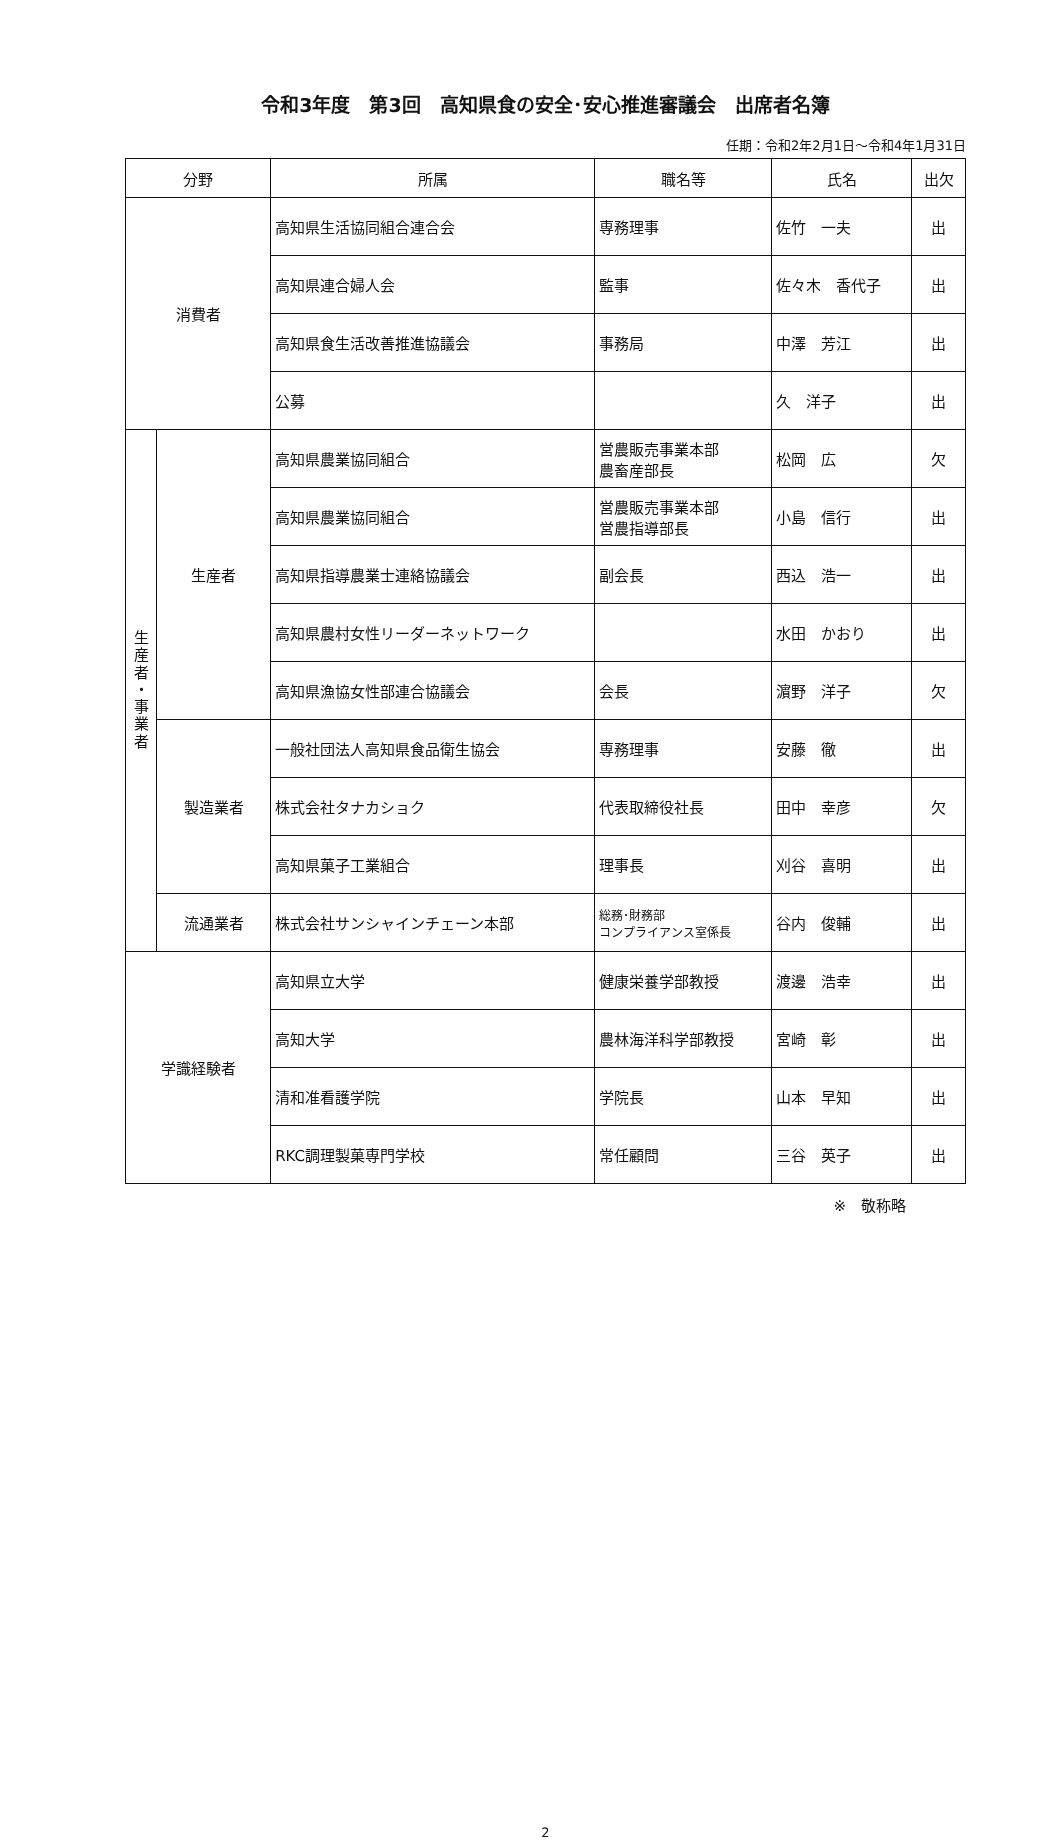令和3年度　第3回　高知県食の安全･安心推進審議会　出席者名簿
任期：令和2年2月1日～令和4年1月31日
| 分野 | | 所属 | 職名等 | 氏名 | 出欠 |
| --- | --- | --- | --- | --- | --- |
| 消費者 | | 高知県生活協同組合連合会 | 専務理事 | 佐竹 一夫 | 出 |
| | | 高知県連合婦人会 | 監事 | 佐々木 香代子 | 出 |
| | | 高知県食生活改善推進協議会 | 事務局 | 中澤 芳江 | 出 |
| | | 公募 | | 久 洋子 | 出 |
| 生 産 者 ・ 事 業 者 | 生産者 | 高知県農業協同組合 | 営農販売事業本部 農畜産部長 | 松岡 広 | 欠 |
| | | 高知県農業協同組合 | 営農販売事業本部 営農指導部長 | 小島 信行 | 出 |
| | | 高知県指導農業士連絡協議会 | 副会長 | 西込 浩一 | 出 |
| | | 高知県農村女性リーダーネットワーク | | 水田 かおり | 出 |
| | | 高知県漁協女性部連合協議会 | 会長 | 濵野 洋子 | 欠 |
| | 製造業者 | 一般社団法人高知県食品衛生協会 | 専務理事 | 安藤 徹 | 出 |
| | | 株式会社タナカショク | 代表取締役社長 | 田中 幸彦 | 欠 |
| | | 高知県菓子工業組合 | 理事長 | 刈谷 喜明 | 出 |
| | 流通業者 | 株式会社サンシャインチェーン本部 | 総務･財務部 コンプライアンス室係長 | 谷内 俊輔 | 出 |
| 学識経験者 | | 高知県立大学 | 健康栄養学部教授 | 渡邊 浩幸 | 出 |
| | | 高知大学 | 農林海洋科学部教授 | 宮崎 彰 | 出 |
| | | 清和准看護学院 | 学院長 | 山本 早知 | 出 |
| | | RKC調理製菓専門学校 | 常任顧問 | 三谷 英子 | 出 |
※　敬称略
2